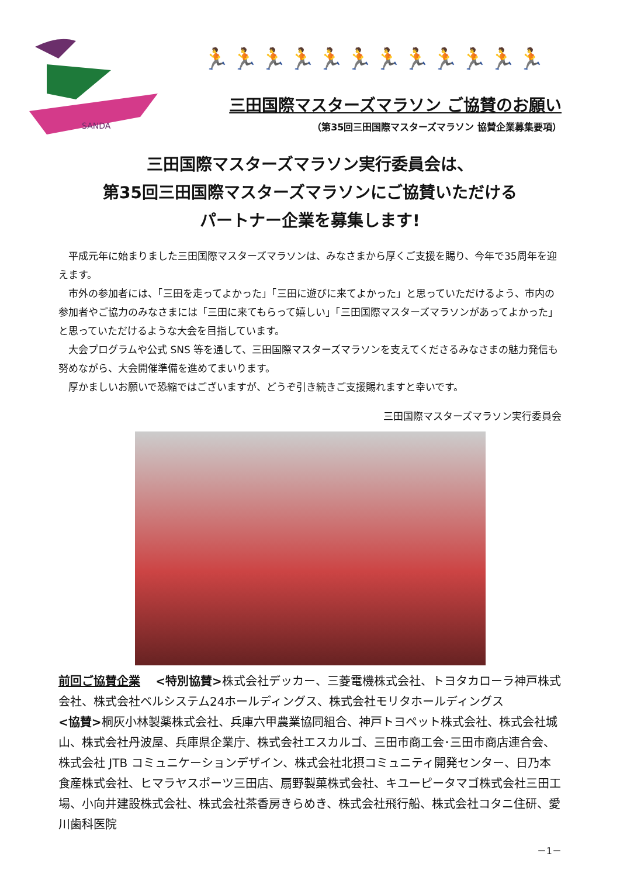SANDA
🏃🏃🏃🏃🏃🏃🏃🏃🏃🏃🏃🏃
三田国際マスターズマラソン ご協賛のお願い
（第35回三田国際マスターズマラソン 協賛企業募集要項）
三田国際マスターズマラソン実行委員会は、
第35回三田国際マスターズマラソンにご協賛いただける
パートナー企業を募集します!
平成元年に始まりました三田国際マスターズマラソンは、みなさまから厚くご支援を賜り、今年で35周年を迎えます。
市外の参加者には、「三田を走ってよかった」「三田に遊びに来てよかった」と思っていただけるよう、市内の参加者やご協力のみなさまには「三田に来てもらって嬉しい」「三田国際マスターズマラソンがあってよかった」と思っていただけるような大会を目指しています。
大会プログラムや公式 SNS 等を通して、三田国際マスターズマラソンを支えてくださるみなさまの魅力発信も努めながら、大会開催準備を進めてまいります。
厚かましいお願いで恐縮ではございますが、どうぞ引き続きご支援賜れますと幸いです。
三田国際マスターズマラソン実行委員会
前回ご協賛企業　 <特別協賛>株式会社デッカー、三菱電機株式会社、トヨタカローラ神戸株式会社、株式会社ベルシステム24ホールディングス、株式会社モリタホールディングス
<協賛>桐灰小林製薬株式会社、兵庫六甲農業協同組合、神戸トヨペット株式会社、株式会社城山、株式会社丹波屋、兵庫県企業庁、株式会社エスカルゴ、三田市商工会･三田市商店連合会、株式会社 JTB コミュニケーションデザイン、株式会社北摂コミュニティ開発センター、日乃本食産株式会社、ヒマラヤスポーツ三田店、扇野製菓株式会社、キユーピータマゴ株式会社三田工場、小向井建設株式会社、株式会社茶香房きらめき、株式会社飛行船、株式会社コタニ住研、愛川歯科医院
－1－